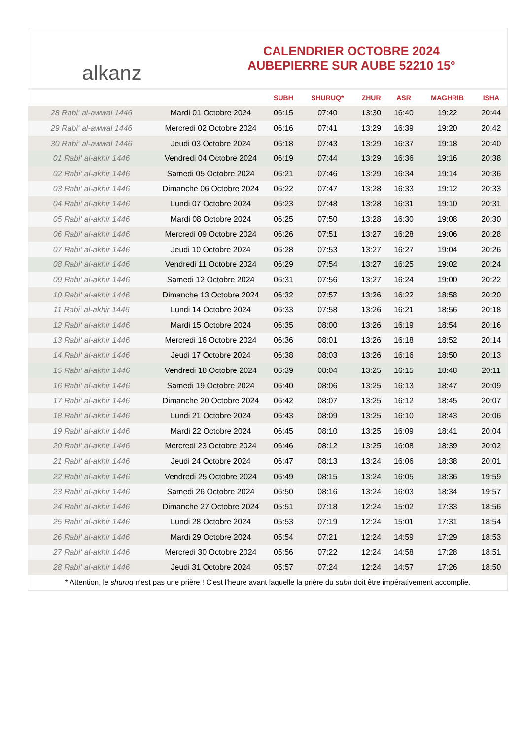alkanz
CALENDRIER OCTOBRE 2024
AUBEPIERRE SUR AUBE 52210 15°
| | | SUBH | SHURUQ* | ZHUR | ASR | MAGHRIB | ISHA |
| --- | --- | --- | --- | --- | --- | --- | --- |
| 28 Rabi‘ al-awwal 1446 | Mardi 01 Octobre 2024 | 06:15 | 07:40 | 13:30 | 16:40 | 19:22 | 20:44 |
| 29 Rabi‘ al-awwal 1446 | Mercredi 02 Octobre 2024 | 06:16 | 07:41 | 13:29 | 16:39 | 19:20 | 20:42 |
| 30 Rabi‘ al-awwal 1446 | Jeudi 03 Octobre 2024 | 06:18 | 07:43 | 13:29 | 16:37 | 19:18 | 20:40 |
| 01 Rabi‘ al-akhir 1446 | Vendredi 04 Octobre 2024 | 06:19 | 07:44 | 13:29 | 16:36 | 19:16 | 20:38 |
| 02 Rabi‘ al-akhir 1446 | Samedi 05 Octobre 2024 | 06:21 | 07:46 | 13:29 | 16:34 | 19:14 | 20:36 |
| 03 Rabi‘ al-akhir 1446 | Dimanche 06 Octobre 2024 | 06:22 | 07:47 | 13:28 | 16:33 | 19:12 | 20:33 |
| 04 Rabi‘ al-akhir 1446 | Lundi 07 Octobre 2024 | 06:23 | 07:48 | 13:28 | 16:31 | 19:10 | 20:31 |
| 05 Rabi‘ al-akhir 1446 | Mardi 08 Octobre 2024 | 06:25 | 07:50 | 13:28 | 16:30 | 19:08 | 20:30 |
| 06 Rabi‘ al-akhir 1446 | Mercredi 09 Octobre 2024 | 06:26 | 07:51 | 13:27 | 16:28 | 19:06 | 20:28 |
| 07 Rabi‘ al-akhir 1446 | Jeudi 10 Octobre 2024 | 06:28 | 07:53 | 13:27 | 16:27 | 19:04 | 20:26 |
| 08 Rabi‘ al-akhir 1446 | Vendredi 11 Octobre 2024 | 06:29 | 07:54 | 13:27 | 16:25 | 19:02 | 20:24 |
| 09 Rabi‘ al-akhir 1446 | Samedi 12 Octobre 2024 | 06:31 | 07:56 | 13:27 | 16:24 | 19:00 | 20:22 |
| 10 Rabi‘ al-akhir 1446 | Dimanche 13 Octobre 2024 | 06:32 | 07:57 | 13:26 | 16:22 | 18:58 | 20:20 |
| 11 Rabi‘ al-akhir 1446 | Lundi 14 Octobre 2024 | 06:33 | 07:58 | 13:26 | 16:21 | 18:56 | 20:18 |
| 12 Rabi‘ al-akhir 1446 | Mardi 15 Octobre 2024 | 06:35 | 08:00 | 13:26 | 16:19 | 18:54 | 20:16 |
| 13 Rabi‘ al-akhir 1446 | Mercredi 16 Octobre 2024 | 06:36 | 08:01 | 13:26 | 16:18 | 18:52 | 20:14 |
| 14 Rabi‘ al-akhir 1446 | Jeudi 17 Octobre 2024 | 06:38 | 08:03 | 13:26 | 16:16 | 18:50 | 20:13 |
| 15 Rabi‘ al-akhir 1446 | Vendredi 18 Octobre 2024 | 06:39 | 08:04 | 13:25 | 16:15 | 18:48 | 20:11 |
| 16 Rabi‘ al-akhir 1446 | Samedi 19 Octobre 2024 | 06:40 | 08:06 | 13:25 | 16:13 | 18:47 | 20:09 |
| 17 Rabi‘ al-akhir 1446 | Dimanche 20 Octobre 2024 | 06:42 | 08:07 | 13:25 | 16:12 | 18:45 | 20:07 |
| 18 Rabi‘ al-akhir 1446 | Lundi 21 Octobre 2024 | 06:43 | 08:09 | 13:25 | 16:10 | 18:43 | 20:06 |
| 19 Rabi‘ al-akhir 1446 | Mardi 22 Octobre 2024 | 06:45 | 08:10 | 13:25 | 16:09 | 18:41 | 20:04 |
| 20 Rabi‘ al-akhir 1446 | Mercredi 23 Octobre 2024 | 06:46 | 08:12 | 13:25 | 16:08 | 18:39 | 20:02 |
| 21 Rabi‘ al-akhir 1446 | Jeudi 24 Octobre 2024 | 06:47 | 08:13 | 13:24 | 16:06 | 18:38 | 20:01 |
| 22 Rabi‘ al-akhir 1446 | Vendredi 25 Octobre 2024 | 06:49 | 08:15 | 13:24 | 16:05 | 18:36 | 19:59 |
| 23 Rabi‘ al-akhir 1446 | Samedi 26 Octobre 2024 | 06:50 | 08:16 | 13:24 | 16:03 | 18:34 | 19:57 |
| 24 Rabi‘ al-akhir 1446 | Dimanche 27 Octobre 2024 | 05:51 | 07:18 | 12:24 | 15:02 | 17:33 | 18:56 |
| 25 Rabi‘ al-akhir 1446 | Lundi 28 Octobre 2024 | 05:53 | 07:19 | 12:24 | 15:01 | 17:31 | 18:54 |
| 26 Rabi‘ al-akhir 1446 | Mardi 29 Octobre 2024 | 05:54 | 07:21 | 12:24 | 14:59 | 17:29 | 18:53 |
| 27 Rabi‘ al-akhir 1446 | Mercredi 30 Octobre 2024 | 05:56 | 07:22 | 12:24 | 14:58 | 17:28 | 18:51 |
| 28 Rabi‘ al-akhir 1446 | Jeudi 31 Octobre 2024 | 05:57 | 07:24 | 12:24 | 14:57 | 17:26 | 18:50 |
* Attention, le shuruq n'est pas une prière ! C'est l'heure avant laquelle la prière du subh doit être impérativement accomplie.